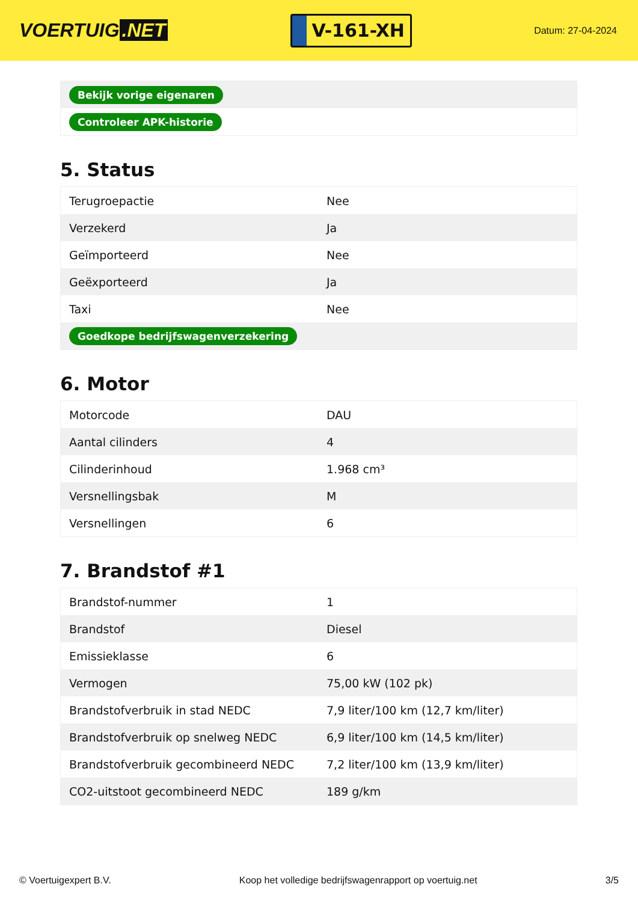VOERTUIG.NET
V-161-XH
Datum: 27-04-2024
| Bekijk vorige eigenaren |
| Controleer APK-historie |
5. Status
| Terugroepactie | Nee |
| Verzekerd | Ja |
| Geïmporteerd | Nee |
| Geëxporteerd | Ja |
| Taxi | Nee |
| Goedkope bedrijfswagenverzekering | |
6. Motor
| Motorcode | DAU |
| Aantal cilinders | 4 |
| Cilinderinhoud | 1.968 cm³ |
| Versnellingsbak | M |
| Versnellingen | 6 |
7. Brandstof #1
| Brandstof-nummer | 1 |
| Brandstof | Diesel |
| Emissieklasse | 6 |
| Vermogen | 75,00 kW (102 pk) |
| Brandstofverbruik in stad NEDC | 7,9 liter/100 km (12,7 km/liter) |
| Brandstofverbruik op snelweg NEDC | 6,9 liter/100 km (14,5 km/liter) |
| Brandstofverbruik gecombineerd NEDC | 7,2 liter/100 km (13,9 km/liter) |
| CO2-uitstoot gecombineerd NEDC | 189 g/km |
© Voertuigexpert B.V. Koop het volledige bedrijfswagenrapport op voertuig.net 3/5